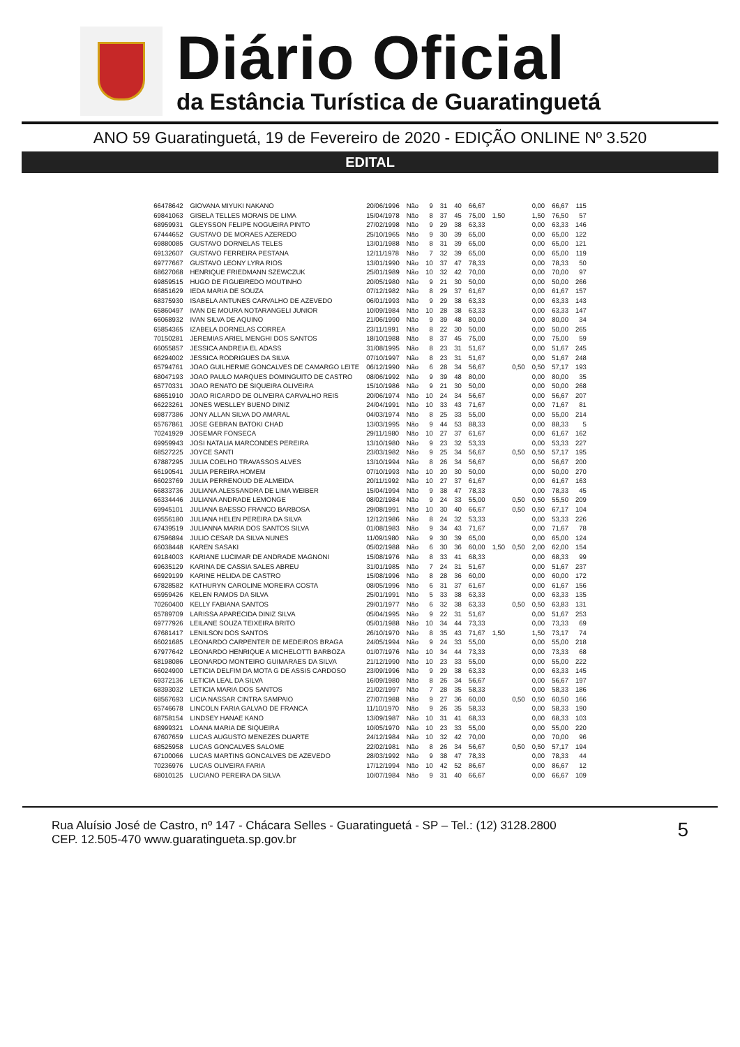Diário Oficial
da Estância Turística de Guaratinguetá
ANO 59 Guaratinguetá, 19 de Fevereiro de 2020 - EDIÇÃO ONLINE Nº 3.520
EDITAL
| 66478642 | GIOVANA MIYUKI NAKANO | 20/06/1996 | Não | 9 | 31 | 40 | 66,67 | | | 0,00 | 66,67 | 115 |
| 69841063 | GISELA TELLES MORAIS DE LIMA | 15/04/1978 | Não | 8 | 37 | 45 | 75,00 | 1,50 | | 1,50 | 76,50 | 57 |
| 68959931 | GLEYSSON FELIPE NOGUEIRA PINTO | 27/02/1998 | Não | 9 | 29 | 38 | 63,33 | | | 0,00 | 63,33 | 146 |
| 67444652 | GUSTAVO DE MORAES AZEREDO | 25/10/1965 | Não | 9 | 30 | 39 | 65,00 | | | 0,00 | 65,00 | 122 |
| 69880085 | GUSTAVO DORNELAS TELES | 13/01/1988 | Não | 8 | 31 | 39 | 65,00 | | | 0,00 | 65,00 | 121 |
| 69132607 | GUSTAVO FERREIRA PESTANA | 12/11/1978 | Não | 7 | 32 | 39 | 65,00 | | | 0,00 | 65,00 | 119 |
| 69777667 | GUSTAVO LEONY LYRA RIOS | 13/01/1990 | Não | 10 | 37 | 47 | 78,33 | | | 0,00 | 78,33 | 50 |
| 68627068 | HENRIQUE FRIEDMANN SZEWCZUK | 25/01/1989 | Não | 10 | 32 | 42 | 70,00 | | | 0,00 | 70,00 | 97 |
| 69859515 | HUGO DE FIGUEIREDO MOUTINHO | 20/05/1980 | Não | 9 | 21 | 30 | 50,00 | | | 0,00 | 50,00 | 266 |
| 66851629 | IEDA MARIA DE SOUZA | 07/12/1982 | Não | 8 | 29 | 37 | 61,67 | | | 0,00 | 61,67 | 157 |
| 68375930 | ISABELA ANTUNES CARVALHO DE AZEVEDO | 06/01/1993 | Não | 9 | 29 | 38 | 63,33 | | | 0,00 | 63,33 | 143 |
| 65860497 | IVAN DE MOURA NOTARANGELI JUNIOR | 10/09/1984 | Não | 10 | 28 | 38 | 63,33 | | | 0,00 | 63,33 | 147 |
| 66068932 | IVAN SILVA DE AQUINO | 21/06/1990 | Não | 9 | 39 | 48 | 80,00 | | | 0,00 | 80,00 | 34 |
| 65854365 | IZABELA DORNELAS CORREA | 23/11/1991 | Não | 8 | 22 | 30 | 50,00 | | | 0,00 | 50,00 | 265 |
| 70150281 | JEREMIAS ARIEL MENGHI DOS SANTOS | 18/10/1988 | Não | 8 | 37 | 45 | 75,00 | | | 0,00 | 75,00 | 59 |
| 66055857 | JESSICA ANDREIA EL ADASS | 31/08/1995 | Não | 8 | 23 | 31 | 51,67 | | | 0,00 | 51,67 | 245 |
| 66294002 | JESSICA RODRIGUES DA SILVA | 07/10/1997 | Não | 8 | 23 | 31 | 51,67 | | | 0,00 | 51,67 | 248 |
| 65794761 | JOAO GUILHERME GONCALVES DE CAMARGO LEITE | 06/12/1990 | Não | 6 | 28 | 34 | 56,67 | | 0,50 | 0,50 | 57,17 | 193 |
| 68047193 | JOAO PAULO MARQUES DOMINGUITO DE CASTRO | 08/06/1992 | Não | 9 | 39 | 48 | 80,00 | | | 0,00 | 80,00 | 35 |
| 65770331 | JOAO RENATO DE SIQUEIRA OLIVEIRA | 15/10/1986 | Não | 9 | 21 | 30 | 50,00 | | | 0,00 | 50,00 | 268 |
| 68651910 | JOAO RICARDO DE OLIVEIRA CARVALHO REIS | 20/06/1974 | Não | 10 | 24 | 34 | 56,67 | | | 0,00 | 56,67 | 207 |
| 66223261 | JONES WESLLEY BUENO DINIZ | 24/04/1991 | Não | 10 | 33 | 43 | 71,67 | | | 0,00 | 71,67 | 81 |
| 69877386 | JONY ALLAN SILVA DO AMARAL | 04/03/1974 | Não | 8 | 25 | 33 | 55,00 | | | 0,00 | 55,00 | 214 |
| 65767861 | JOSE GEBRAN BATOKI CHAD | 13/03/1995 | Não | 9 | 44 | 53 | 88,33 | | | 0,00 | 88,33 | 5 |
| 70241929 | JOSEMAR FONSECA | 29/11/1980 | Não | 10 | 27 | 37 | 61,67 | | | 0,00 | 61,67 | 162 |
| 69959943 | JOSI NATALIA MARCONDES PEREIRA | 13/10/1980 | Não | 9 | 23 | 32 | 53,33 | | | 0,00 | 53,33 | 227 |
| 68527225 | JOYCE SANTI | 23/03/1982 | Não | 9 | 25 | 34 | 56,67 | | 0,50 | 0,50 | 57,17 | 195 |
| 67887295 | JULIA COELHO TRAVASSOS ALVES | 13/10/1994 | Não | 8 | 26 | 34 | 56,67 | | | 0,00 | 56,67 | 200 |
| 66190541 | JULIA PEREIRA HOMEM | 07/10/1993 | Não | 10 | 20 | 30 | 50,00 | | | 0,00 | 50,00 | 270 |
| 66023769 | JULIA PERRENOUD DE ALMEIDA | 20/11/1992 | Não | 10 | 27 | 37 | 61,67 | | | 0,00 | 61,67 | 163 |
| 66833736 | JULIANA ALESSANDRA DE LIMA WEIBER | 15/04/1994 | Não | 9 | 38 | 47 | 78,33 | | | 0,00 | 78,33 | 45 |
| 66334446 | JULIANA ANDRADE LEMONGE | 08/02/1984 | Não | 9 | 24 | 33 | 55,00 | | 0,50 | 0,50 | 55,50 | 209 |
| 69945101 | JULIANA BAESSO FRANCO BARBOSA | 29/08/1991 | Não | 10 | 30 | 40 | 66,67 | | 0,50 | 0,50 | 67,17 | 104 |
| 69556180 | JULIANA HELEN PEREIRA DA SILVA | 12/12/1986 | Não | 8 | 24 | 32 | 53,33 | | | 0,00 | 53,33 | 226 |
| 67439519 | JULIANNA MARIA DOS SANTOS SILVA | 01/08/1983 | Não | 9 | 34 | 43 | 71,67 | | | 0,00 | 71,67 | 78 |
| 67596894 | JULIO CESAR DA SILVA NUNES | 11/09/1980 | Não | 9 | 30 | 39 | 65,00 | | | 0,00 | 65,00 | 124 |
| 66038448 | KAREN SASAKI | 05/02/1988 | Não | 6 | 30 | 36 | 60,00 | 1,50 | 0,50 | 2,00 | 62,00 | 154 |
| 69184003 | KARIANE LUCIMAR DE ANDRADE MAGNONI | 15/08/1976 | Não | 8 | 33 | 41 | 68,33 | | | 0,00 | 68,33 | 99 |
| 69635129 | KARINA DE CASSIA SALES ABREU | 31/01/1985 | Não | 7 | 24 | 31 | 51,67 | | | 0,00 | 51,67 | 237 |
| 66929199 | KARINE HELIDA DE CASTRO | 15/08/1996 | Não | 8 | 28 | 36 | 60,00 | | | 0,00 | 60,00 | 172 |
| 67828582 | KATHURYN CAROLINE MOREIRA COSTA | 08/05/1996 | Não | 6 | 31 | 37 | 61,67 | | | 0,00 | 61,67 | 156 |
| 65959426 | KELEN RAMOS DA SILVA | 25/01/1991 | Não | 5 | 33 | 38 | 63,33 | | | 0,00 | 63,33 | 135 |
| 70260400 | KELLY FABIANA SANTOS | 29/01/1977 | Não | 6 | 32 | 38 | 63,33 | | 0,50 | 0,50 | 63,83 | 131 |
| 65789709 | LARISSA APARECIDA DINIZ SILVA | 05/04/1995 | Não | 9 | 22 | 31 | 51,67 | | | 0,00 | 51,67 | 253 |
| 69777926 | LEILANE SOUZA TEIXEIRA BRITO | 05/01/1988 | Não | 10 | 34 | 44 | 73,33 | | | 0,00 | 73,33 | 69 |
| 67681417 | LENILSON DOS SANTOS | 26/10/1970 | Não | 8 | 35 | 43 | 71,67 | 1,50 | | 1,50 | 73,17 | 74 |
| 66021685 | LEONARDO CARPENTER DE MEDEIROS BRAGA | 24/05/1994 | Não | 9 | 24 | 33 | 55,00 | | | 0,00 | 55,00 | 218 |
| 67977642 | LEONARDO HENRIQUE A MICHELOTTI BARBOZA | 01/07/1976 | Não | 10 | 34 | 44 | 73,33 | | | 0,00 | 73,33 | 68 |
| 68198086 | LEONARDO MONTEIRO GUIMARAES DA SILVA | 21/12/1990 | Não | 10 | 23 | 33 | 55,00 | | | 0,00 | 55,00 | 222 |
| 66024900 | LETICIA DELFIM DA MOTA G DE ASSIS CARDOSO | 23/09/1996 | Não | 9 | 29 | 38 | 63,33 | | | 0,00 | 63,33 | 145 |
| 69372136 | LETICIA LEAL DA SILVA | 16/09/1980 | Não | 8 | 26 | 34 | 56,67 | | | 0,00 | 56,67 | 197 |
| 68393032 | LETICIA MARIA DOS SANTOS | 21/02/1997 | Não | 7 | 28 | 35 | 58,33 | | | 0,00 | 58,33 | 186 |
| 68567693 | LICIA NASSAR CINTRA SAMPAIO | 27/07/1988 | Não | 9 | 27 | 36 | 60,00 | | 0,50 | 0,50 | 60,50 | 166 |
| 65746678 | LINCOLN FARIA GALVAO DE FRANCA | 11/10/1970 | Não | 9 | 26 | 35 | 58,33 | | | 0,00 | 58,33 | 190 |
| 68758154 | LINDSEY HANAE KANO | 13/09/1987 | Não | 10 | 31 | 41 | 68,33 | | | 0,00 | 68,33 | 103 |
| 68999321 | LOANA MARIA DE SIQUEIRA | 10/05/1970 | Não | 10 | 23 | 33 | 55,00 | | | 0,00 | 55,00 | 220 |
| 67607659 | LUCAS AUGUSTO MENEZES DUARTE | 24/12/1984 | Não | 10 | 32 | 42 | 70,00 | | | 0,00 | 70,00 | 96 |
| 68525958 | LUCAS GONCALVES SALOME | 22/02/1981 | Não | 8 | 26 | 34 | 56,67 | | 0,50 | 0,50 | 57,17 | 194 |
| 67100066 | LUCAS MARTINS GONCALVES DE AZEVEDO | 28/03/1992 | Não | 9 | 38 | 47 | 78,33 | | | 0,00 | 78,33 | 44 |
| 70236976 | LUCAS OLIVEIRA FARIA | 17/12/1994 | Não | 10 | 42 | 52 | 86,67 | | | 0,00 | 86,67 | 12 |
| 68010125 | LUCIANO PEREIRA DA SILVA | 10/07/1984 | Não | 9 | 31 | 40 | 66,67 | | | 0,00 | 66,67 | 109 |
Rua Aluísio José de Castro, nº 147 - Chácara Selles - Guaratinguetá - SP – Tel.: (12) 3128.2800
CEP. 12.505-470 www.guaratingueta.sp.gov.br
5